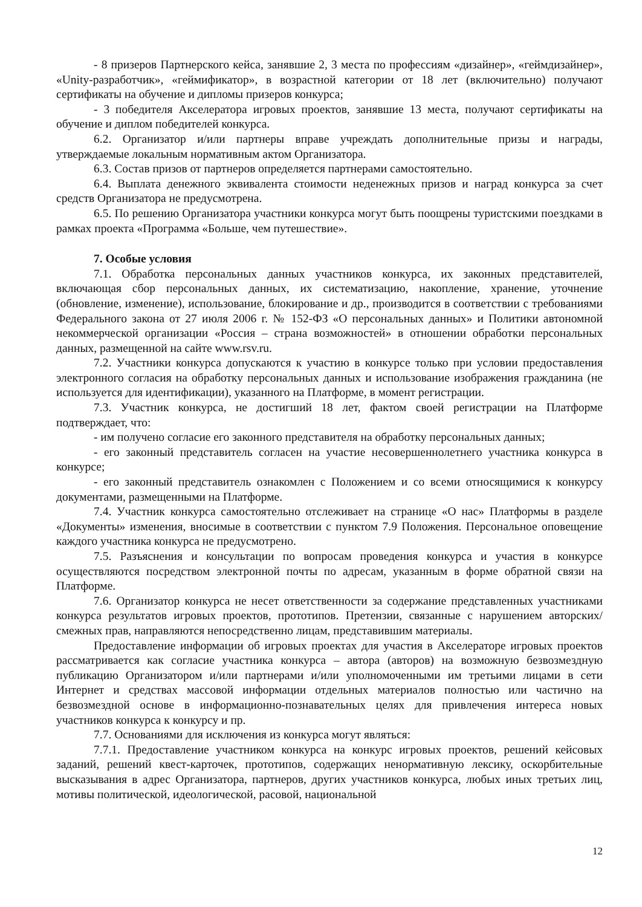- 8 призеров Партнерского кейса, занявшие 2, 3 места по профессиям «дизайнер», «геймдизайнер», «Unity-разработчик», «геймификатор», в возрастной категории от 18 лет (включительно) получают сертификаты на обучение и дипломы призеров конкурса;
- 3 победителя Акселератора игровых проектов, занявшие 13 места, получают сертификаты на обучение и диплом победителей конкурса.
6.2. Организатор и/или партнеры вправе учреждать дополнительные призы и награды, утверждаемые локальным нормативным актом Организатора.
6.3. Состав призов от партнеров определяется партнерами самостоятельно.
6.4. Выплата денежного эквивалента стоимости неденежных призов и наград конкурса за счет средств Организатора не предусмотрена.
6.5. По решению Организатора участники конкурса могут быть поощрены туристскими поездками в рамках проекта «Программа «Больше, чем путешествие».
7. Особые условия
7.1. Обработка персональных данных участников конкурса, их законных представителей, включающая сбор персональных данных, их систематизацию, накопление, хранение, уточнение (обновление, изменение), использование, блокирование и др., производится в соответствии с требованиями Федерального закона от 27 июля 2006 г. № 152-ФЗ «О персональных данных» и Политики автономной некоммерческой организации «Россия – страна возможностей» в отношении обработки персональных данных, размещенной на сайте www.rsv.ru.
7.2. Участники конкурса допускаются к участию в конкурсе только при условии предоставления электронного согласия на обработку персональных данных и использование изображения гражданина (не используется для идентификации), указанного на Платформе, в момент регистрации.
7.3. Участник конкурса, не достигший 18 лет, фактом своей регистрации на Платформе подтверждает, что:
- им получено согласие его законного представителя на обработку персональных данных;
- его законный представитель согласен на участие несовершеннолетнего участника конкурса в конкурсе;
- его законный представитель ознакомлен с Положением и со всеми относящимися к конкурсу документами, размещенными на Платформе.
7.4. Участник конкурса самостоятельно отслеживает на странице «О нас» Платформы в разделе «Документы» изменения, вносимые в соответствии с пунктом 7.9 Положения. Персональное оповещение каждого участника конкурса не предусмотрено.
7.5. Разъяснения и консультации по вопросам проведения конкурса и участия в конкурсе осуществляются посредством электронной почты по адресам, указанным в форме обратной связи на Платформе.
7.6. Организатор конкурса не несет ответственности за содержание представленных участниками конкурса результатов игровых проектов, прототипов. Претензии, связанные с нарушением авторских/смежных прав, направляются непосредственно лицам, представившим материалы.
Предоставление информации об игровых проектах для участия в Акселераторе игровых проектов рассматривается как согласие участника конкурса – автора (авторов) на возможную безвозмездную публикацию Организатором и/или партнерами и/или уполномоченными им третьими лицами в сети Интернет и средствах массовой информации отдельных материалов полностью или частично на безвозмездной основе в информационно-познавательных целях для привлечения интереса новых участников конкурса к конкурсу и пр.
7.7. Основаниями для исключения из конкурса могут являться:
7.7.1. Предоставление участником конкурса на конкурс игровых проектов, решений кейсовых заданий, решений квест-карточек, прототипов, содержащих ненормативную лексику, оскорбительные высказывания в адрес Организатора, партнеров, других участников конкурса, любых иных третьих лиц, мотивы политической, идеологической, расовой, национальной
12